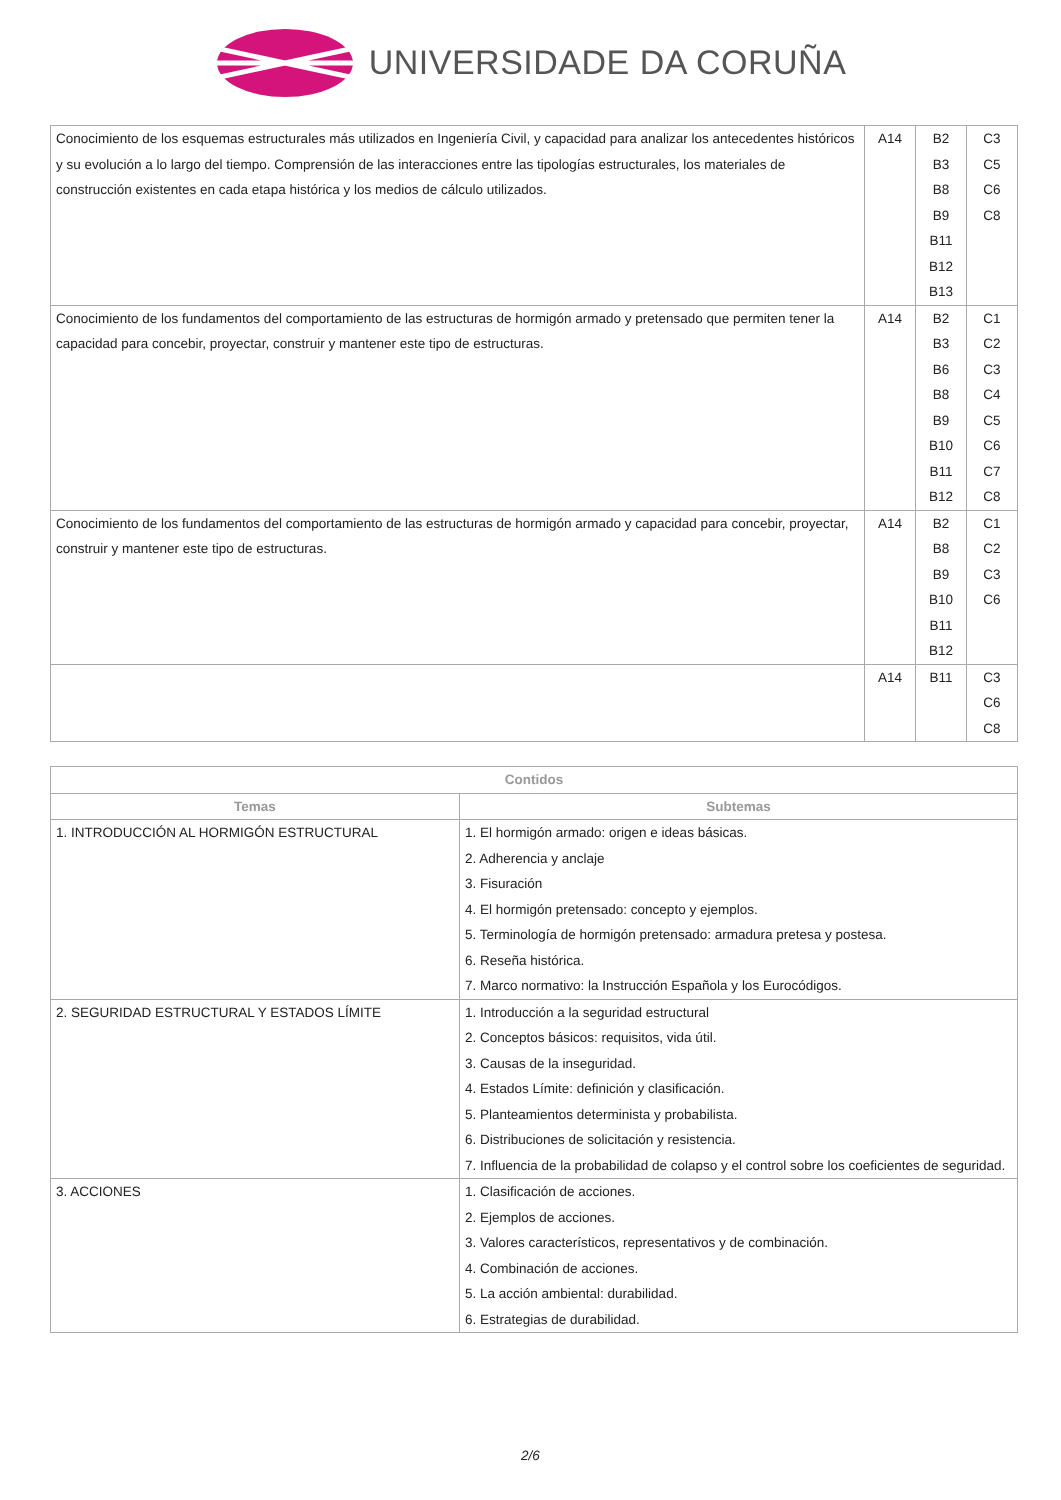UNIVERSIDADE DA CORUÑA
| Conocimiento de los esquemas estructurales más utilizados en Ingeniería Civil, y capacidad para analizar los antecedentes históricos y su evolución a lo largo del tiempo. Comprensión de las interacciones entre las tipologías estructurales, los materiales de construcción existentes en cada etapa histórica y los medios de cálculo utilizados. | A14 | B2 B3 B8 B9 B11 B12 B13 | C3 C5 C6 C8 |
| Conocimiento de los fundamentos del comportamiento de las estructuras de hormigón armado y pretensado que permiten tener la capacidad para concebir, proyectar, construir y mantener este tipo de estructuras. | A14 | B2 B3 B6 B8 B9 B10 B11 B12 | C1 C2 C3 C4 C5 C6 C7 C8 |
| Conocimiento de los fundamentos del comportamiento de las estructuras de hormigón armado y capacidad para concebir, proyectar, construir y mantener este tipo de estructuras. | A14 | B2 B8 B9 B10 B11 B12 | C1 C2 C3 C6 |
| | A14 | B11 | C3 C6 C8 |
| Contidos | |
| --- | --- |
| Temas | Subtemas |
| 1. INTRODUCCIÓN AL HORMIGÓN ESTRUCTURAL | 1. El hormigón armado: origen e ideas básicas. 2. Adherencia y anclaje 3. Fisuración 4. El hormigón pretensado: concepto y ejemplos. 5. Terminología de hormigón pretensado: armadura pretesa y postesa. 6. Reseña histórica. 7. Marco normativo: la Instrucción Española y los Eurocódigos. |
| 2. SEGURIDAD ESTRUCTURAL Y ESTADOS LÍMITE | 1. Introducción a la seguridad estructural 2. Conceptos básicos: requisitos, vida útil. 3. Causas de la inseguridad. 4. Estados Límite: definición y clasificación. 5. Planteamientos determinista y probabilista. 6. Distribuciones de solicitación y resistencia. 7. Influencia de la probabilidad de colapso y el control sobre los coeficientes de seguridad. |
| 3. ACCIONES | 1. Clasificación de acciones. 2. Ejemplos de acciones. 3. Valores característicos, representativos y de combinación. 4. Combinación de acciones. 5. La acción ambiental: durabilidad. 6. Estrategias de durabilidad. |
2/6